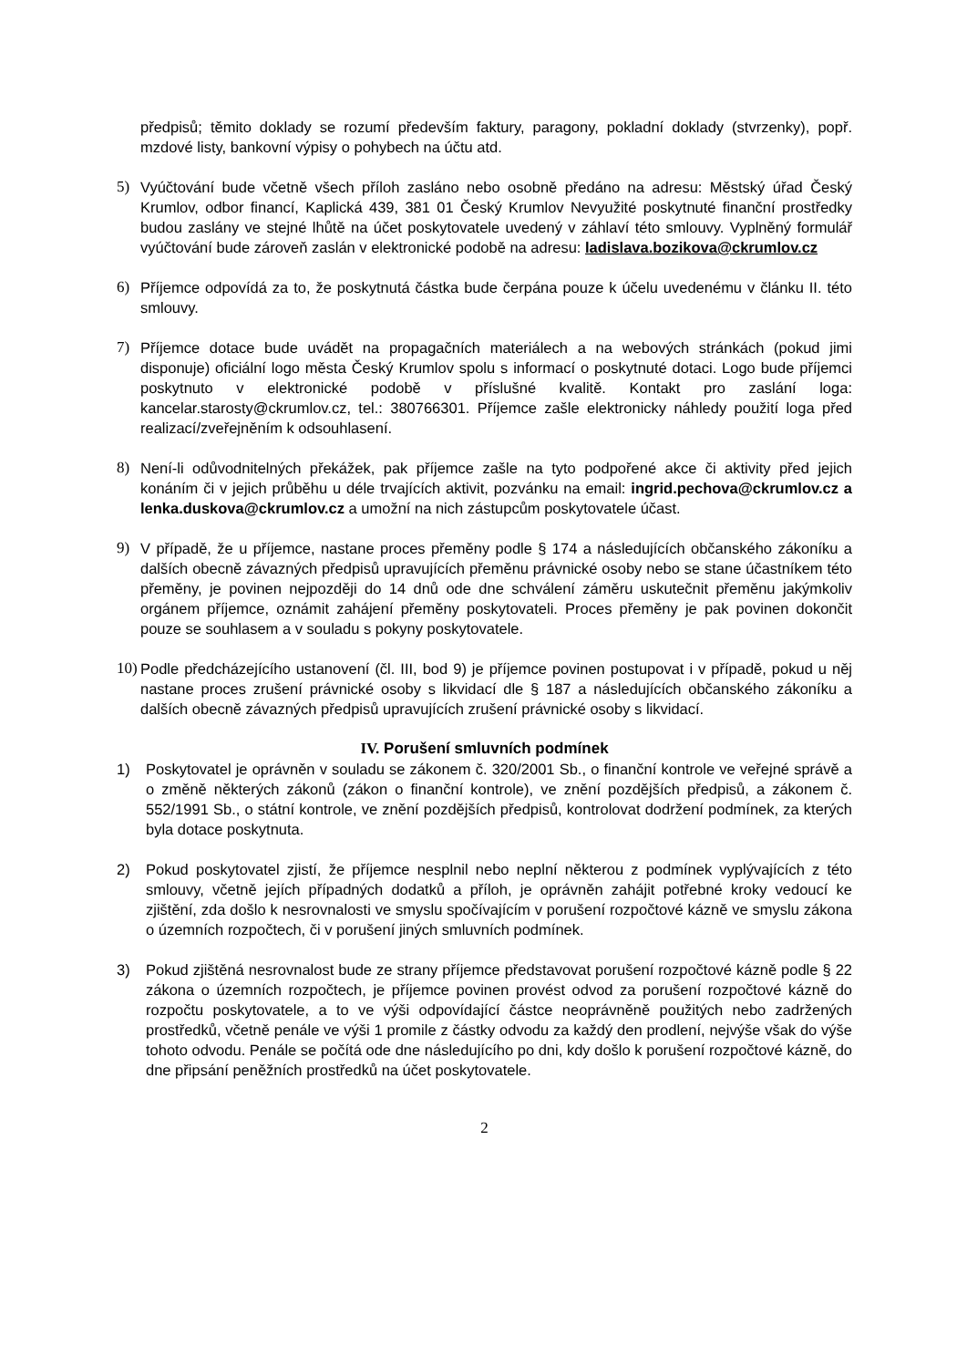předpisů; těmito doklady se rozumí především faktury, paragony, pokladní doklady (stvrzenky), popř. mzdové listy, bankovní výpisy o pohybech na účtu atd.
5) Vyúčtování bude včetně všech příloh zasláno nebo osobně předáno na adresu: Městský úřad Český Krumlov, odbor financí, Kaplická 439, 381 01 Český Krumlov Nevyužité poskytnuté finanční prostředky budou zaslány ve stejné lhůtě na účet poskytovatele uvedený v záhlaví této smlouvy. Vyplněný formulář vyúčtování bude zároveň zaslán v elektronické podobě na adresu: ladislava.bozikova@ckrumlov.cz
6) Příjemce odpovídá za to, že poskytnutá částka bude čerpána pouze k účelu uvedenému v článku II. této smlouvy.
7) Příjemce dotace bude uvádět na propagačních materiálech a na webových stránkách (pokud jimi disponuje) oficiální logo města Český Krumlov spolu s informací o poskytnuté dotaci. Logo bude příjemci poskytnuto v elektronické podobě v příslušné kvalitě. Kontakt pro zaslání loga: kancelar.starosty@ckrumlov.cz, tel.: 380766301. Příjemce zašle elektronicky náhledy použití loga před realizací/zveřejněním k odsouhlasení.
8) Není-li odůvodnitelných překážek, pak příjemce zašle na tyto podpořené akce či aktivity před jejich konáním či v jejich průběhu u déle trvajících aktivit, pozvánku na email: ingrid.pechova@ckrumlov.cz a lenka.duskova@ckrumlov.cz a umožní na nich zástupcům poskytovatele účast.
9) V případě, že u příjemce, nastane proces přeměny podle § 174 a následujících občanského zákoníku a dalších obecně závazných předpisů upravujících přeměnu právnické osoby nebo se stane účastníkem této přeměny, je povinen nejpozději do 14 dnů ode dne schválení záměru uskutečnit přeměnu jakýmkoliv orgánem příjemce, oznámit zahájení přeměny poskytovateli. Proces přeměny je pak povinen dokončit pouze se souhlasem a v souladu s pokyny poskytovatele.
10)
Podle předcházejícího ustanovení (čl. III, bod 9) je příjemce povinen postupovat i v případě, pokud u něj nastane proces zrušení právnické osoby s likvidací dle § 187 a následujících občanského zákoníku a dalších obecně závazných předpisů upravujících zrušení právnické osoby s likvidací.
IV. Porušení smluvních podmínek
1) Poskytovatel je oprávněn v souladu se zákonem č. 320/2001 Sb., o finanční kontrole ve veřejné správě a o změně některých zákonů (zákon o finanční kontrole), ve znění pozdějších předpisů, a zákonem č. 552/1991 Sb., o státní kontrole, ve znění pozdějších předpisů, kontrolovat dodržení podmínek, za kterých byla dotace poskytnuta.
2) Pokud poskytovatel zjistí, že příjemce nesplnil nebo neplní některou z podmínek vyplývajících z této smlouvy, včetně jejích případných dodatků a příloh, je oprávněn zahájit potřebné kroky vedoucí ke zjištění, zda došlo k nesrovnalosti ve smyslu spočívajícím v porušení rozpočtové kázně ve smyslu zákona o územních rozpočtech, či v porušení jiných smluvních podmínek.
3) Pokud zjištěná nesrovnalost bude ze strany příjemce představovat porušení rozpočtové kázně podle § 22 zákona o územních rozpočtech, je příjemce povinen provést odvod za porušení rozpočtové kázně do rozpočtu poskytovatele, a to ve výši odpovídající částce neoprávněně použitých nebo zadržených prostředků, včetně penále ve výši 1 promile z částky odvodu za každý den prodlení, nejvýše však do výše tohoto odvodu. Penále se počítá ode dne následujícího po dni, kdy došlo k porušení rozpočtové kázně, do dne připsání peněžních prostředků na účet poskytovatele.
2